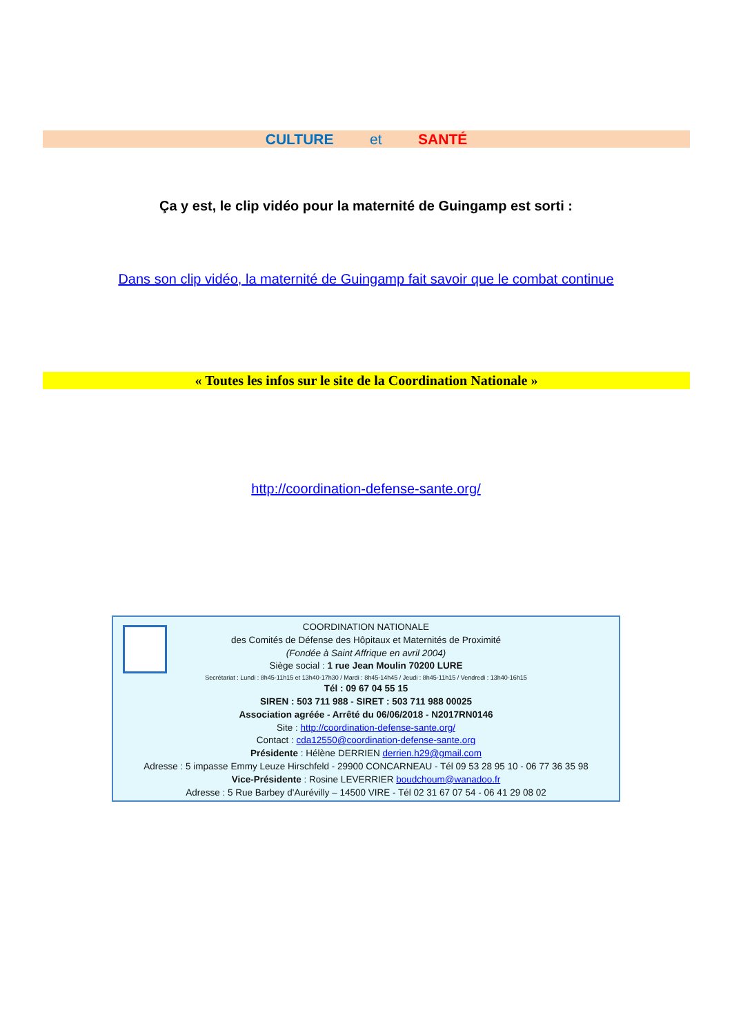CULTURE et SANTÉ
Ça y est, le clip vidéo pour la maternité de Guingamp est sorti :
Dans son clip vidéo, la maternité de Guingamp fait savoir que le combat continue
« Toutes les infos sur le site de la Coordination Nationale »
http://coordination-defense-sante.org/
COORDINATION NATIONALE
des Comités de Défense des Hôpitaux et Maternités de Proximité
(Fondée à Saint Affrique en avril 2004)
Siège social : 1 rue Jean Moulin 70200 LURE
Secrétariat : Lundi : 8h45-11h15 et 13h40-17h30 / Mardi : 8h45-14h45 / Jeudi : 8h45-11h15 / Vendredi : 13h40-16h15
Tél : 09 67 04 55 15
SIREN : 503 711 988 - SIRET : 503 711 988 00025
Association agréée - Arrêté du 06/06/2018 - N2017RN0146
Site : http://coordination-defense-sante.org/
Contact : cda12550@coordination-defense-sante.org
Présidente : Hélène DERRIEN derrien.h29@gmail.com
Adresse : 5 impasse Emmy Leuze Hirschfeld - 29900 CONCARNEAU - Tél 09 53 28 95 10 - 06 77 36 35 98
Vice-Présidente : Rosine LEVERRIER boudchoum@wanadoo.fr
Adresse : 5 Rue Barbey d'Aurévilly – 14500 VIRE - Tél 02 31 67 07 54 - 06 41 29 08 02